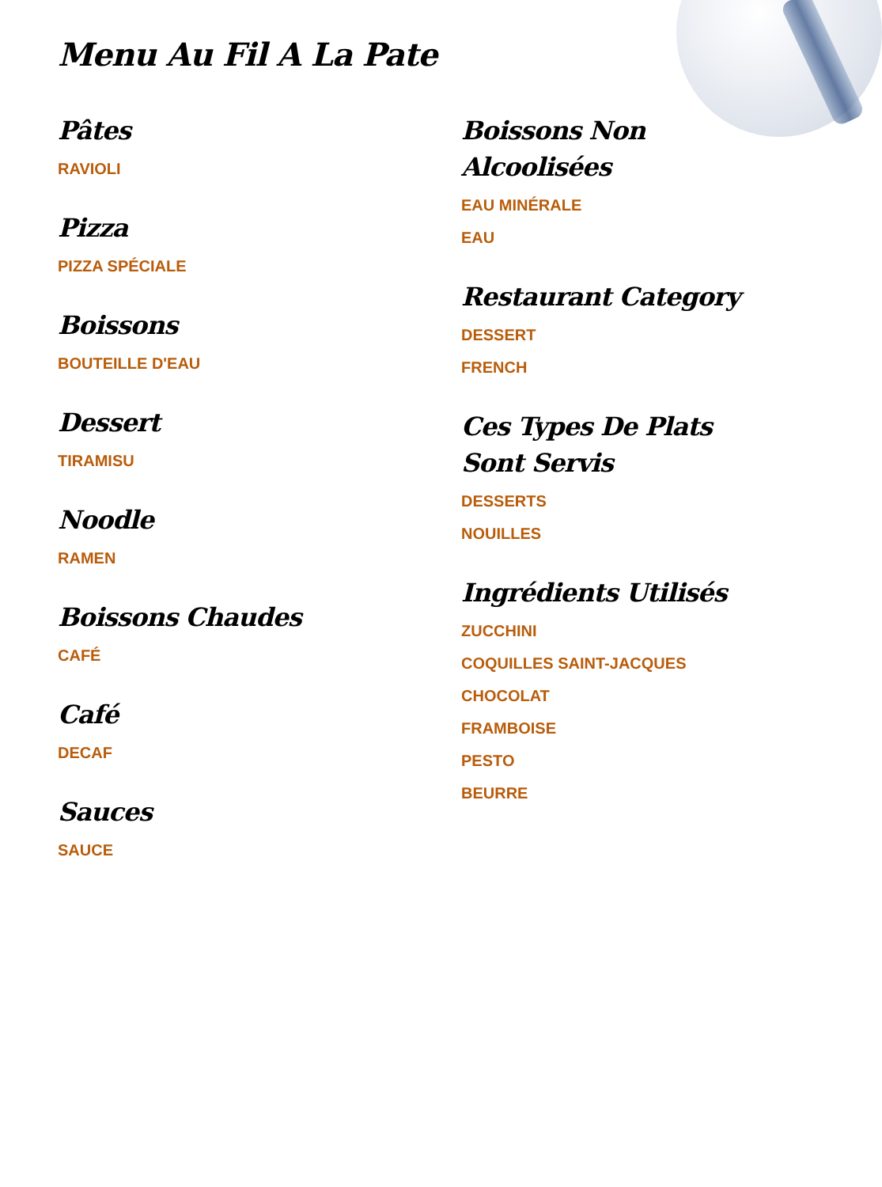Menu Au Fil A La Pate
Pâtes
RAVIOLI
Pizza
PIZZA SPÉCIALE
Boissons
BOUTEILLE D'EAU
Dessert
TIRAMISU
Noodle
RAMEN
Boissons Chaudes
CAFÉ
Café
DECAF
Sauces
SAUCE
Boissons Non Alcoolisées
EAU MINÉRALE
EAU
Restaurant Category
DESSERT
FRENCH
Ces Types De Plats Sont Servis
DESSERTS
NOUILLES
Ingrédients Utilisés
ZUCCHINI
COQUILLES SAINT-JACQUES
CHOCOLAT
FRAMBOISE
PESTO
BEURRE